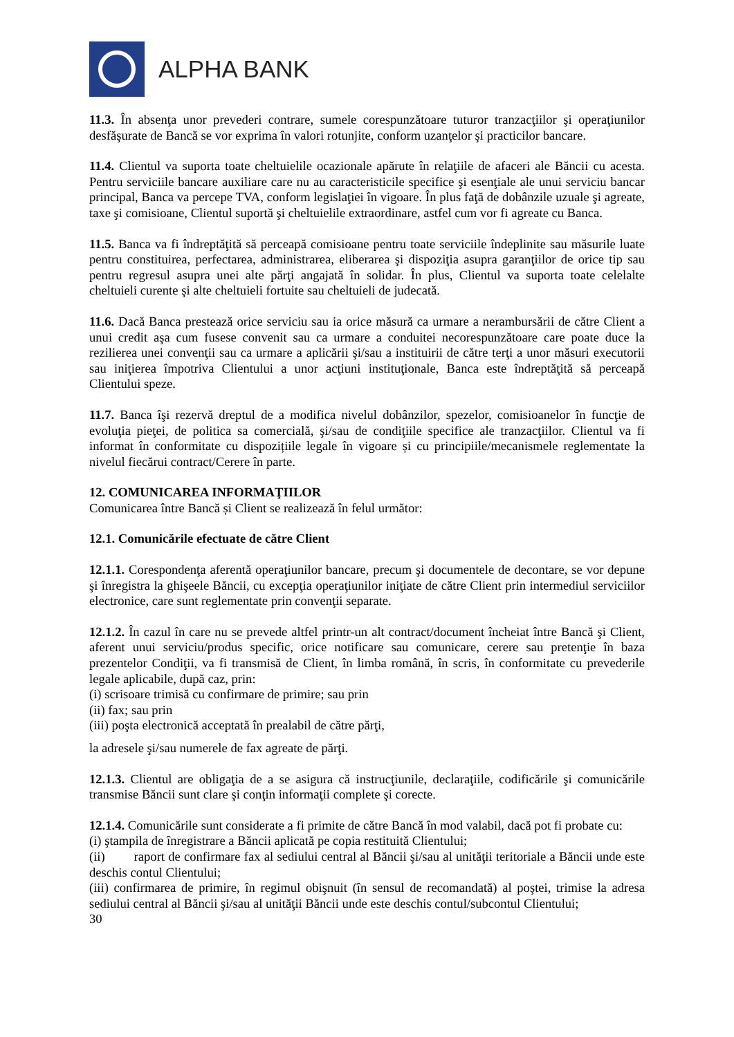ALPHA BANK
11.3. În absenţa unor prevederi contrare, sumele corespunzătoare tuturor tranzacţiilor şi operaţiunilor desfăşurate de Bancă se vor exprima în valori rotunjite, conform uzanţelor şi practicilor bancare.
11.4. Clientul va suporta toate cheltuielile ocazionale apărute în relaţiile de afaceri ale Băncii cu acesta. Pentru serviciile bancare auxiliare care nu au caracteristicile specifice şi esenţiale ale unui serviciu bancar principal, Banca va percepe TVA, conform legislaţiei în vigoare. În plus faţă de dobânzile uzuale şi agreate, taxe şi comisioane, Clientul suportă şi cheltuielile extraordinare, astfel cum vor fi agreate cu Banca.
11.5. Banca va fi îndreptăţită să perceapă comisioane pentru toate serviciile îndeplinite sau măsurile luate pentru constituirea, perfectarea, administrarea, eliberarea şi dispoziţia asupra garanţiilor de orice tip sau pentru regresul asupra unei alte părţi angajată în solidar. În plus, Clientul va suporta toate celelalte cheltuieli curente şi alte cheltuieli fortuite sau cheltuieli de judecată.
11.6. Dacă Banca prestează orice serviciu sau ia orice măsură ca urmare a nerambursării de către Client a unui credit aşa cum fusese convenit sau ca urmare a conduitei necorespunzătoare care poate duce la rezilierea unei convenţii sau ca urmare a aplicării şi/sau a instituirii de către terţi a unor măsuri executorii sau iniţierea împotriva Clientului a unor acţiuni instituţionale, Banca este îndreptăţită să perceapă Clientului speze.
11.7. Banca îşi rezervă dreptul de a modifica nivelul dobânzilor, spezelor, comisioanelor în funcţie de evoluţia pieţei, de politica sa comercială, şi/sau de condiţiile specifice ale tranzacţiilor. Clientul va fi informat în conformitate cu dispozițiile legale în vigoare și cu principiile/mecanismele reglementate la nivelul fiecărui contract/Cerere în parte.
12. COMUNICAREA INFORMAŢIILOR
Comunicarea între Bancă și Client se realizează în felul următor:
12.1. Comunicările efectuate de către Client
12.1.1. Corespondenţa aferentă operaţiunilor bancare, precum şi documentele de decontare, se vor depune şi înregistra la ghişeele Băncii, cu excepţia operaţiunilor iniţiate de către Client prin intermediul serviciilor electronice, care sunt reglementate prin convenţii separate.
12.1.2. În cazul în care nu se prevede altfel printr-un alt contract/document încheiat între Bancă şi Client, aferent unui serviciu/produs specific, orice notificare sau comunicare, cerere sau pretenţie în baza prezentelor Condiţii, va fi transmisă de Client, în limba română, în scris, în conformitate cu prevederile legale aplicabile, după caz, prin:
(i) scrisoare trimisă cu confirmare de primire; sau prin
(ii) fax; sau prin
(iii) poşta electronică acceptată în prealabil de către părţi,
la adresele şi/sau numerele de fax agreate de părţi.
12.1.3. Clientul are obligaţia de a se asigura că instrucţiunile, declaraţiile, codificările şi comunicările transmise Băncii sunt clare şi conţin informaţii complete şi corecte.
12.1.4. Comunicările sunt considerate a fi primite de către Bancă în mod valabil, dacă pot fi probate cu:
(i) ştampila de înregistrare a Băncii aplicată pe copia restituită Clientului;
(ii) raport de confirmare fax al sediului central al Băncii şi/sau al unităţii teritoriale a Băncii unde este deschis contul Clientului;
(iii) confirmarea de primire, în regimul obişnuit (în sensul de recomandată) al poştei, trimise la adresa sediului central al Băncii şi/sau al unităţii Băncii unde este deschis contul/subcontul Clientului;
30